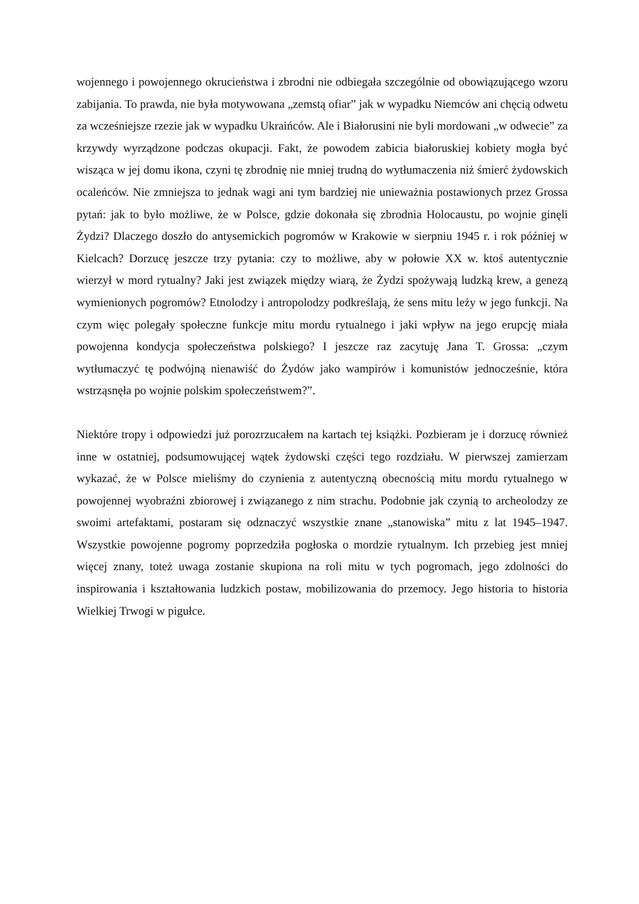wojennego i powojennego okrucieństwa i zbrodni nie odbiegała szczególnie od obowiązującego wzoru zabijania. To prawda, nie była motywowana „zemstą ofiar” jak w wypadku Niemców ani chęcią odwetu za wcześniejsze rzezie jak w wypadku Ukraińców. Ale i Białorusini nie byli mordowani „w odwecie” za krzywdy wyrządzone podczas okupacji. Fakt, że powodem zabicia białoruskiej kobiety mogła być wisząca w jej domu ikona, czyni tę zbrodnię nie mniej trudną do wytłumaczenia niż śmierć żydowskich ocaleńców. Nie zmniejsza to jednak wagi ani tym bardziej nie unieważnia postawionych przez Grossa pytań: jak to było możliwe, że w Polsce, gdzie dokonała się zbrodnia Holocaustu, po wojnie ginęli Żydzi? Dlaczego doszło do antysemickich pogromów w Krakowie w sierpniu 1945 r. i rok później w Kielcach? Dorzucę jeszcze trzy pytania: czy to możliwe, aby w połowie XX w. ktoś autentycznie wierzył w mord rytualny? Jaki jest związek między wiarą, że Żydzi spożywają ludzką krew, a genezą wymienionych pogromów? Etnolodzy i antropolodzy podkreślają, że sens mitu leży w jego funkcji. Na czym więc polegały społeczne funkcje mitu mordu rytualnego i jaki wpływ na jego erupcję miała powojenna kondycja społeczeństwa polskiego? I jeszcze raz zacytuję Jana T. Grossa: „czym wytłumaczyć tę podwójną nienawiść do Żydów jako wampirów i komunistów jednocześnie, która wstrząsnęła po wojnie polskim społeczeństwem?”.
Niektóre tropy i odpowiedzi już porozrzucałem na kartach tej książki. Pozbieram je i dorzucę również inne w ostatniej, podsumowującej wątek żydowski części tego rozdziału. W pierwszej zamierzam wykazać, że w Polsce mieliśmy do czynienia z autentyczną obecnością mitu mordu rytualnego w powojennej wyobraźni zbiorowej i związanego z nim strachu. Podobnie jak czynią to archeolodzy ze swoimi artefaktami, postaram się odznaczyć wszystkie znane „stanowiska” mitu z lat 1945–1947. Wszystkie powojenne pogromy poprzedziła pogłoska o mordzie rytualnym. Ich przebieg jest mniej więcej znany, toteż uwaga zostanie skupiona na roli mitu w tych pogromach, jego zdolności do inspirowania i kształtowania ludzkich postaw, mobilizowania do przemocy. Jego historia to historia Wielkiej Trwogi w pigułce.